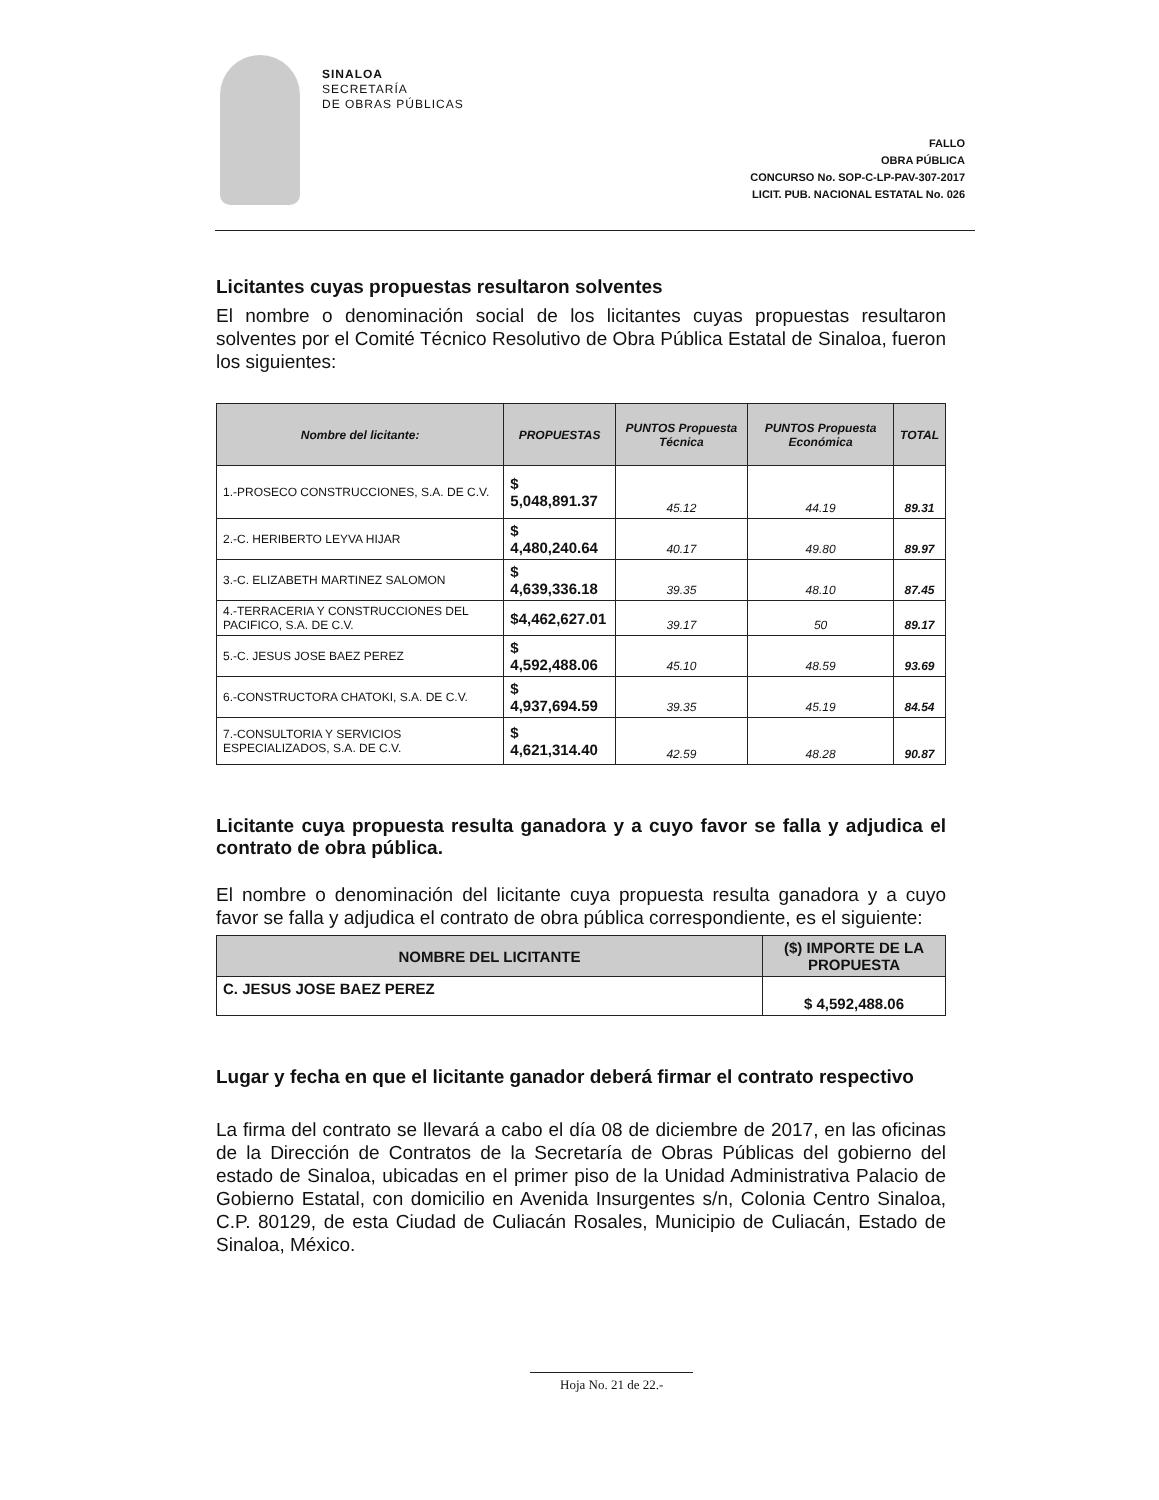SINALOA
SECRETARÍA
DE OBRAS PÚBLICAS
FALLO
OBRA PÚBLICA
CONCURSO No. SOP-C-LP-PAV-307-2017
LICIT. PUB. NACIONAL ESTATAL No. 026
Licitantes cuyas propuestas resultaron solventes
El nombre o denominación social de los licitantes cuyas propuestas resultaron solventes por el Comité Técnico Resolutivo de Obra Pública Estatal de Sinaloa, fueron los siguientes:
| Nombre del licitante: | PROPUESTAS | PUNTOS Propuesta Técnica | PUNTOS Propuesta Económica | TOTAL |
| --- | --- | --- | --- | --- |
| 1.-PROSECO CONSTRUCCIONES, S.A. DE C.V. | $ 5,048,891.37 | 45.12 | 44.19 | 89.31 |
| 2.-C. HERIBERTO LEYVA HIJAR | $ 4,480,240.64 | 40.17 | 49.80 | 89.97 |
| 3.-C. ELIZABETH MARTINEZ SALOMON | $ 4,639,336.18 | 39.35 | 48.10 | 87.45 |
| 4.-TERRACERIA Y CONSTRUCCIONES DEL PACIFICO, S.A. DE C.V. | $4,462,627.01 | 39.17 | 50 | 89.17 |
| 5.-C. JESUS JOSE BAEZ PEREZ | $ 4,592,488.06 | 45.10 | 48.59 | 93.69 |
| 6.-CONSTRUCTORA CHATOKI, S.A. DE C.V. | $ 4,937,694.59 | 39.35 | 45.19 | 84.54 |
| 7.-CONSULTORIA Y SERVICIOS ESPECIALIZADOS, S.A. DE C.V. | $ 4,621,314.40 | 42.59 | 48.28 | 90.87 |
Licitante cuya propuesta resulta ganadora y a cuyo favor se falla y adjudica el contrato de obra pública.
El nombre o denominación del licitante cuya propuesta resulta ganadora y a cuyo favor se falla y adjudica el contrato de obra pública correspondiente, es el siguiente:
| NOMBRE DEL LICITANTE | ($) IMPORTE DE LA PROPUESTA |
| --- | --- |
| C. JESUS JOSE BAEZ PEREZ | $ 4,592,488.06 |
Lugar y fecha en que el licitante ganador deberá firmar el contrato respectivo
La firma del contrato se llevará a cabo el día 08 de diciembre de 2017, en las oficinas de la Dirección de Contratos de la Secretaría de Obras Públicas del gobierno del estado de Sinaloa, ubicadas en el primer piso de la Unidad Administrativa Palacio de Gobierno Estatal, con domicilio en Avenida Insurgentes s/n, Colonia Centro Sinaloa, C.P. 80129, de esta Ciudad de Culiacán Rosales, Municipio de Culiacán, Estado de Sinaloa, México.
Hoja No. 21 de 22.-